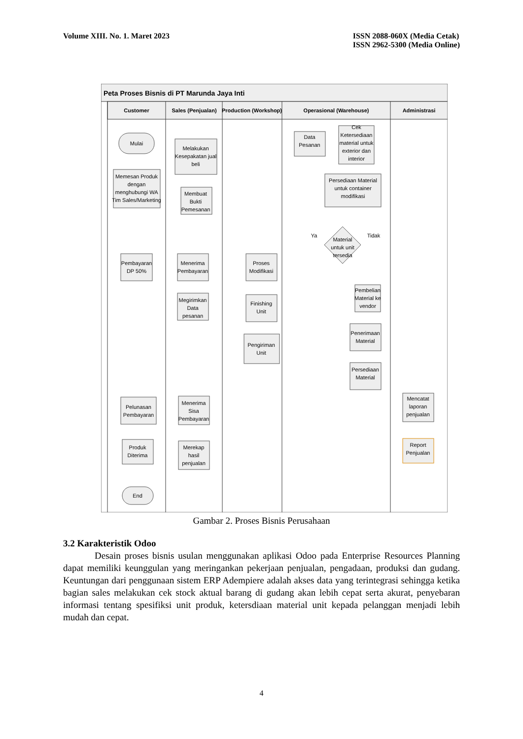Volume XIII. No. 1. Maret 2023 ISSN 2088-060X (Media Cetak)
ISSN 2962-5300 (Media Online)
Peta Proses Bisnis di PT Marunda Jaya Inti
Customer
Sales (Penjualan)
Production (Workshop)
Operasional (Warehouse)
Administrasi
Mulai
Memesan Produk
dengan
menghubungi WA
Tim Sales/Marketing
Melakukan
Kesepakatan jual
beli
Membuat
Bukti
Pemesanan
Pembayaran
DP 50%
Menerima
Pembayaran
Megirimkan
Data
pesanan
Proses
Modifikasi
Finishing
Unit
Pengiriman
Unit
Data
Pesanan
Cek
Ketersediaan
material untuk
exterior dan
interior
Persediaan Material
untuk container
modifikasi
Ya
Tidak
Material
untuk unit
tersedia
Pembelian
Material ke
vendor
Penerimaan
Material
Persediaan
Material
Pelunasan
Pembayaran
Menerima
Sisa
Pembayaran
Produk
Diterima
Merekap
hasil
penjualan
End
Mencatat
laporan
penjualan
Report
Penjualan
Gambar 2. Proses Bisnis Perusahaan
3.2 Karakteristik Odoo
Desain proses bisnis usulan menggunakan aplikasi Odoo pada Enterprise Resources Planning dapat memiliki keunggulan yang meringankan pekerjaan penjualan, pengadaan, produksi dan gudang. Keuntungan dari penggunaan sistem ERP Adempiere adalah akses data yang terintegrasi sehingga ketika bagian sales melakukan cek stock aktual barang di gudang akan lebih cepat serta akurat, penyebaran informasi tentang spesifiksi unit produk, ketersdiaan material unit kepada pelanggan menjadi lebih mudah dan cepat.
4